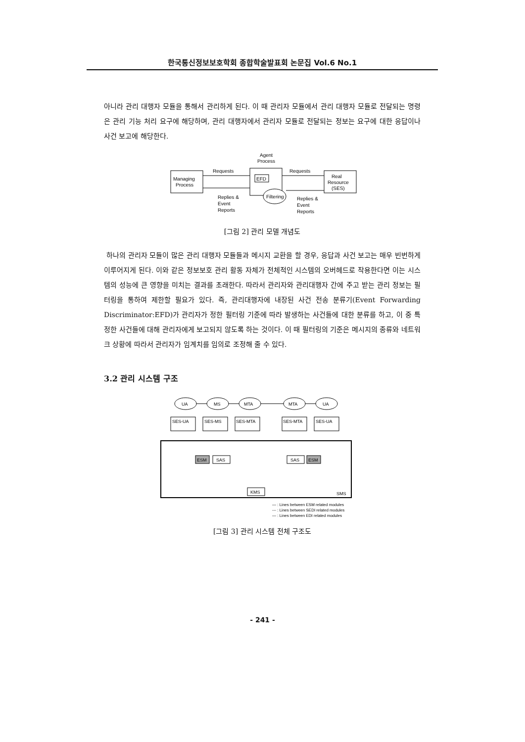한국통신정보보호학회 종합학술발표회 논문집 Vol.6 No.1
아니라 관리 대행자 모듈을 통해서 관리하게 된다. 이 때 관리자 모듈에서 관리 대행자 모듈로 전달되는 명령은 관리 기능 처리 요구에 해당하며, 관리 대행자에서 관리자 모듈로 전달되는 정보는 요구에 대한 응답이나 사건 보고에 해당한다.
Agent
Process
Requests
Requests
Managing
Process
EFD
Filtering
Real
Resource
(SES)
Replies &
Event
Reports
Replies &
Event
Reports
[그림 2] 관리 모델 개념도
하나의 관리자 모듈이 많은 관리 대행자 모듈들과 메시지 교환을 할 경우, 응답과 사건 보고는 매우 빈번하게 이루어지게 된다. 이와 같은 정보보호 관리 활동 자체가 전체적인 시스템의 오버헤드로 작용한다면 이는 시스템의 성능에 큰 영향을 미치는 결과를 초래한다. 따라서 관리자와 관리대행자 간에 주고 받는 관리 정보는 필터링을 통하여 제한할 필요가 있다. 즉, 관리대행자에 내장된 사건 전송 분류기(Event Forwarding Discriminator:EFD)가 관리자가 정한 필터링 기준에 따라 발생하는 사건들에 대한 분류를 하고, 이 중 특정한 사건들에 대해 관리자에게 보고되지 않도록 하는 것이다. 이 때 필터링의 기준은 메시지의 종류와 네트워크 상황에 따라서 관리자가 임계치를 임의로 조정해 줄 수 있다.
3.2 관리 시스템 구조
UA
MS
MTA
MTA
UA
SES-UA
SES-MS
SES-MTA
SES-MTA
SES-UA
ESM
SAS
SAS
ESM
KMS
SMS
— : Lines between ESM related modules
--- : Lines between SEDI related modules
— : Lines between EDI related modules
[그림 3] 관리 시스템 전체 구조도
- 241 -